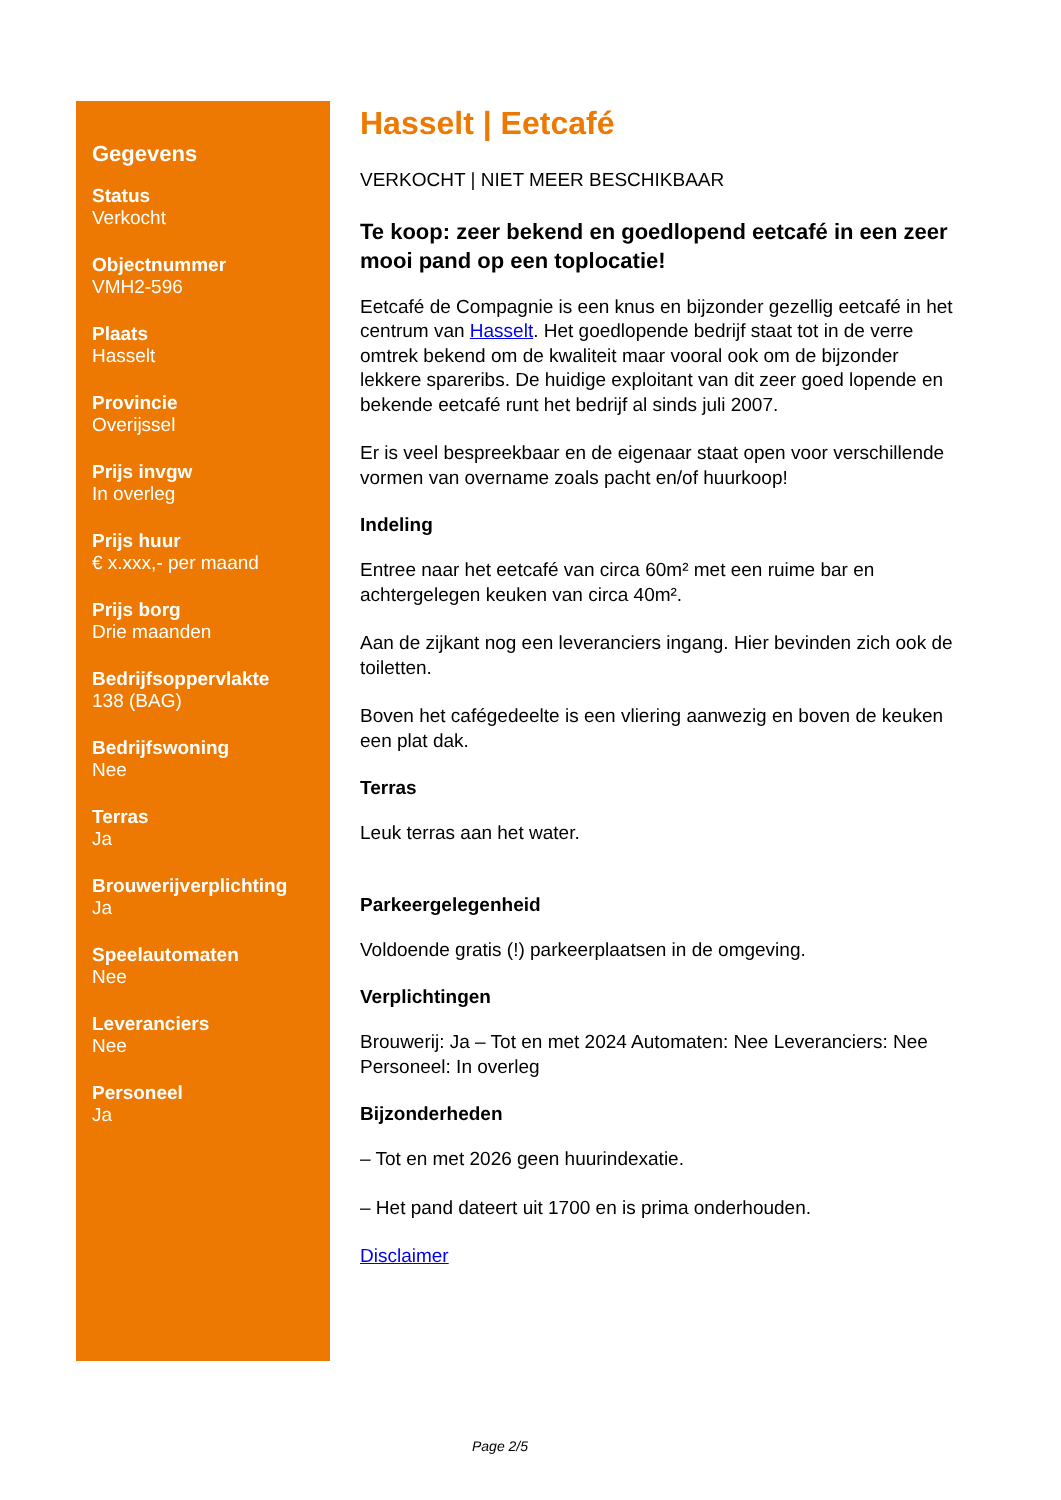Gegevens
Status
Verkocht
Objectnummer
VMH2-596
Plaats
Hasselt
Provincie
Overijssel
Prijs invgw
In overleg
Prijs huur
€ x.xxx,- per maand
Prijs borg
Drie maanden
Bedrijfsoppervlakte
138 (BAG)
Bedrijfswoning
Nee
Terras
Ja
Brouwerijverplichting
Ja
Speelautomaten
Nee
Leveranciers
Nee
Personeel
Ja
Hasselt | Eetcafé
VERKOCHT | NIET MEER BESCHIKBAAR
Te koop: zeer bekend en goedlopend eetcafé in een zeer mooi pand op een toplocatie!
Eetcafé de Compagnie is een knus en bijzonder gezellig eetcafé in het centrum van Hasselt. Het goedlopende bedrijf staat tot in de verre omtrek bekend om de kwaliteit maar vooral ook om de bijzonder lekkere spareribs. De huidige exploitant van dit zeer goed lopende en bekende eetcafé runt het bedrijf al sinds juli 2007.
Er is veel bespreekbaar en de eigenaar staat open voor verschillende vormen van overname zoals pacht en/of huurkoop!
Indeling
Entree naar het eetcafé van circa 60m² met een ruime bar en achtergelegen keuken van circa 40m².
Aan de zijkant nog een leveranciers ingang. Hier bevinden zich ook de toiletten.
Boven het cafégedeelte is een vliering aanwezig en boven de keuken een plat dak.
Terras
Leuk terras aan het water.
Parkeergelegenheid
Voldoende gratis (!) parkeerplaatsen in de omgeving.
Verplichtingen
Brouwerij: Ja – Tot en met 2024 Automaten: Nee Leveranciers: Nee Personeel: In overleg
Bijzonderheden
– Tot en met 2026 geen huurindexatie.
– Het pand dateert uit 1700 en is prima onderhouden.
Disclaimer
Page 2/5